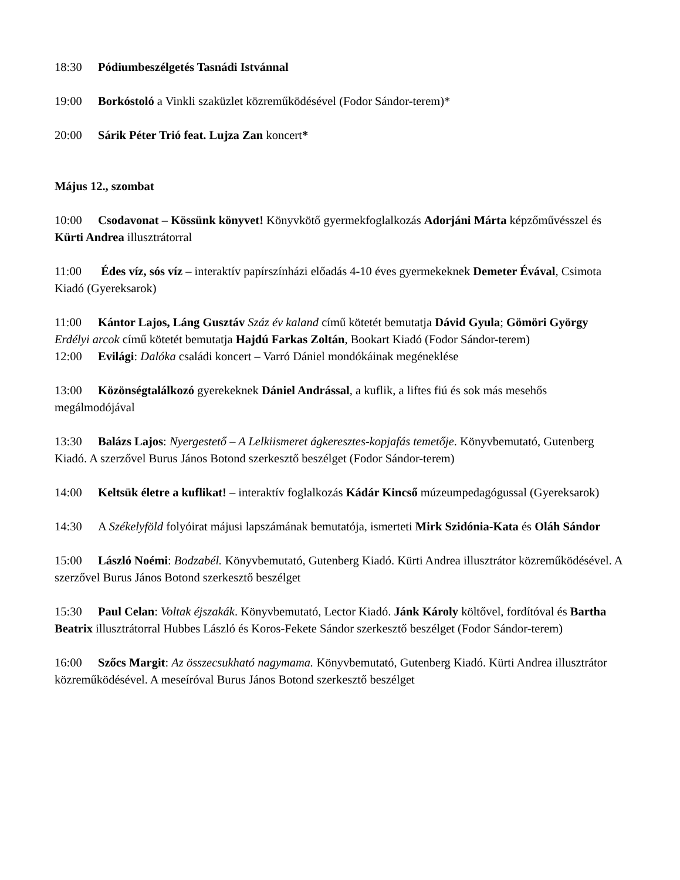18:30 Pódiumbeszélgetés Tasnádi Istvánnal
19:00 Borkóstoló a Vinkli szaküzlet közreműködésével (Fodor Sándor-terem)*
20:00 Sárik Péter Trió feat. Lujza Zan koncert*
Május 12., szombat
10:00 Csodavonat – Kössünk könyvet! Könyvkötő gyermekfoglalkozás Adorjáni Márta képzőművésszel és Kürti Andrea illusztrátorral
11:00 Édes víz, sós víz – interaktív papírszínházi előadás 4-10 éves gyermekeknek Demeter Évával, Csimota Kiadó (Gyereksarok)
11:00 Kántor Lajos, Láng Gusztáv Száz év kaland című kötetét bemutatja Dávid Gyula; Gömöri György Erdélyi arcok című kötetét bemutatja Hajdú Farkas Zoltán, Bookart Kiadó (Fodor Sándor-terem)
12:00 Evilági: Dalóka családi koncert – Varró Dániel mondókáinak megéneklése
13:00 Közönségtalálkozó gyerekeknek Dániel Andrással, a kuflik, a liftes fiú és sok más mesehős megálmodójával
13:30 Balázs Lajos: Nyergestető – A Lelkiismeret ágkeresztes-kopjafás temetője. Könyvbemutató, Gutenberg Kiadó. A szerzővel Burus János Botond szerkesztő beszélget (Fodor Sándor-terem)
14:00 Keltsük életre a kuflikat! – interaktív foglalkozás Kádár Kincső múzeumpedagógussal (Gyereksarok)
14:30 A Székelyföld folyóirat májusi lapszámának bemutatója, ismerteti Mirk Szidónia-Kata és Oláh Sándor
15:00 László Noémi: Bodzabél. Könyvbemutató, Gutenberg Kiadó. Kürti Andrea illusztrátor közreműködésével. A szerzővel Burus János Botond szerkesztő beszélget
15:30 Paul Celan: Voltak éjszakák. Könyvbemutató, Lector Kiadó. Jánk Károly költővel, fordítóval és Bartha Beatrix illusztrátorral Hubbes László és Koros-Fekete Sándor szerkesztő beszélget (Fodor Sándor-terem)
16:00 Szőcs Margit: Az összecsukható nagymama. Könyvbemutató, Gutenberg Kiadó. Kürti Andrea illusztrátor közreműködésével. A meseíróval Burus János Botond szerkesztő beszélget